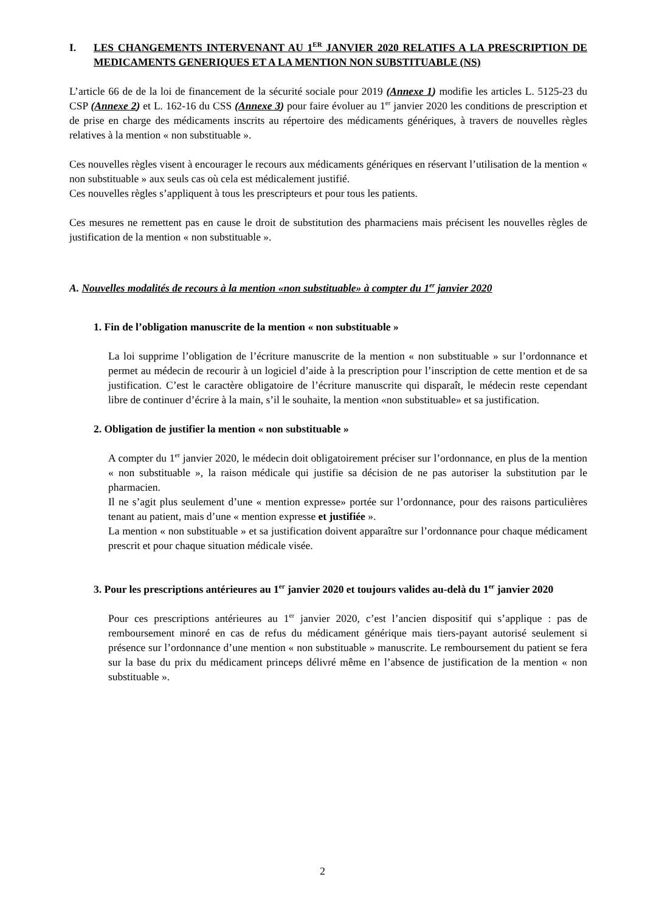I. LES CHANGEMENTS INTERVENANT AU 1<sup>ER</sup> JANVIER 2020 RELATIFS A LA PRESCRIPTION DE MEDICAMENTS GENERIQUES ET A LA MENTION NON SUBSTITUABLE (NS)
L’article 66 de de la loi de financement de la sécurité sociale pour 2019 (Annexe 1) modifie les articles L. 5125-23 du CSP (Annexe 2) et L. 162-16 du CSS (Annexe 3) pour faire évoluer au 1<sup>er</sup> janvier 2020 les conditions de prescription et de prise en charge des médicaments inscrits au répertoire des médicaments génériques, à travers de nouvelles règles relatives à la mention « non substituable ».
Ces nouvelles règles visent à encourager le recours aux médicaments génériques en réservant l’utilisation de la mention « non substituable » aux seuls cas où cela est médicalement justifié.
Ces nouvelles règles s’appliquent à tous les prescripteurs et pour tous les patients.
Ces mesures ne remettent pas en cause le droit de substitution des pharmaciens mais précisent les nouvelles règles de justification de la mention « non substituable ».
A. Nouvelles modalités de recours à la mention «non substituable» à compter du 1<sup>er</sup> janvier 2020
1. Fin de l’obligation manuscrite de la mention « non substituable »
La loi supprime l’obligation de l’écriture manuscrite de la mention « non substituable » sur l’ordonnance et permet au médecin de recourir à un logiciel d’aide à la prescription pour l’inscription de cette mention et de sa justification. C’est le caractère obligatoire de l’écriture manuscrite qui disparaît, le médecin reste cependant libre de continuer d’écrire à la main, s’il le souhaite, la mention «non substituable» et sa justification.
2. Obligation de justifier la mention « non substituable »
A compter du 1<sup>er</sup> janvier 2020, le médecin doit obligatoirement préciser sur l’ordonnance, en plus de la mention « non substituable », la raison médicale qui justifie sa décision de ne pas autoriser la substitution par le pharmacien.
Il ne s’agit plus seulement d’une « mention expresse» portée sur l’ordonnance, pour des raisons particulières tenant au patient, mais d’une « mention expresse et justifiée ».
La mention « non substituable » et sa justification doivent apparaître sur l’ordonnance pour chaque médicament prescrit et pour chaque situation médicale visée.
3. Pour les prescriptions antérieures au 1<sup>er</sup> janvier 2020 et toujours valides au-delà du 1<sup>er</sup> janvier 2020
Pour ces prescriptions antérieures au 1<sup>er</sup> janvier 2020, c’est l’ancien dispositif qui s’applique : pas de remboursement minoré en cas de refus du médicament générique mais tiers-payant autorisé seulement si présence sur l’ordonnance d’une mention « non substituable » manuscrite. Le remboursement du patient se fera sur la base du prix du médicament princeps délivré même en l’absence de justification de la mention « non substituable ».
2